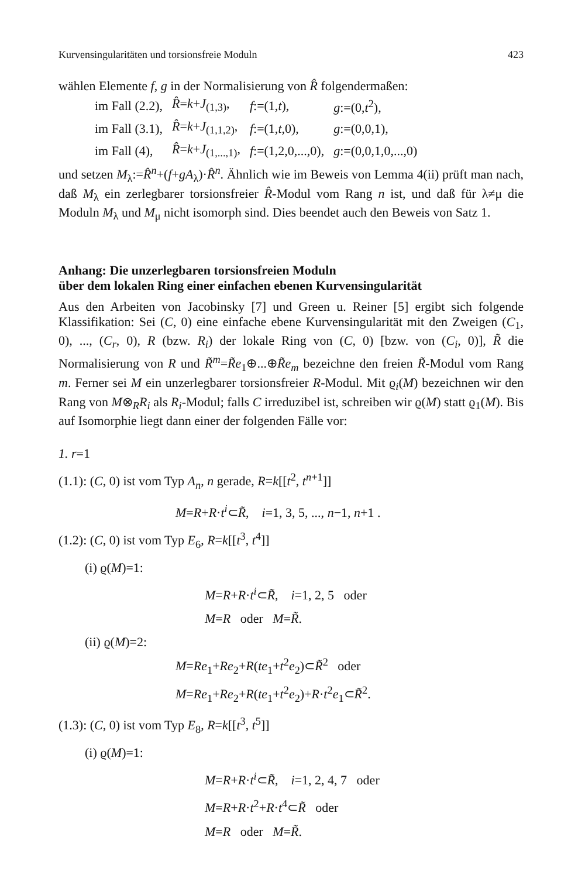Kurvensingularitäten und torsionsfreie Moduln 423
wählen Elemente f, g in der Normalisierung von R̂ folgendermaßen:
| im Fall (2.2), | R̂ = k + J<sub>(1,3)</sub>, | f :=(1, t ), | g :=(0, t<sup>2</sup>), |
| im Fall (3.1), | R̂ = k + J<sub>(1,1,2)</sub>, | f :=(1, t ,0), | g :=(0,0,1), |
| im Fall (4), | R̂ = k + J<sub>(1,...,1)</sub>, | f :=(1,2,0,...,0), | g :=(0,0,1,0,...,0) |
und setzen M<sub>λ</sub>:=R̂<sup>n</sup>+(f+gA<sub>λ</sub>)·R̂<sup>n</sup>. Ähnlich wie im Beweis von Lemma 4(ii) prüft man nach, daß M<sub>λ</sub> ein zerlegbarer torsionsfreier R̂-Modul vom Rang n ist, und daß für λ≠μ die Moduln M<sub>λ</sub> und M<sub>μ</sub> nicht isomorph sind. Dies beendet auch den Beweis von Satz 1.
Anhang: Die unzerlegbaren torsionsfreien Moduln
über dem lokalen Ring einer einfachen ebenen Kurvensingularität
Aus den Arbeiten von Jacobinsky [7] und Green u. Reiner [5] ergibt sich folgende Klassifikation: Sei (C, 0) eine einfache ebene Kurvensingularität mit den Zweigen (C<sub>1</sub>, 0), ..., (C<sub>r</sub>, 0), R (bzw. R<sub>i</sub>) der lokale Ring von (C, 0) [bzw. von (C<sub>i</sub>, 0)], R̃ die Normalisierung von R und R̃<sup>m</sup>=R̃e<sub>1</sub>⊕...⊕R̃e<sub>m</sub> bezeichne den freien R̃-Modul vom Rang m. Ferner sei M ein unzerlegbarer torsionsfreier R-Modul. Mit ϱ<sub>i</sub>(M) bezeichnen wir den Rang von M⊗<sub>R</sub>R<sub>i</sub> als R<sub>i</sub>-Modul; falls C irreduzibel ist, schreiben wir ϱ(M) statt ϱ<sub>1</sub>(M). Bis auf Isomorphie liegt dann einer der folgenden Fälle vor:
1. r=1
(1.1): (C, 0) ist vom Typ A<sub>n</sub>, n gerade, R=k[[t<sup>2</sup>, t<sup>n+1</sup>]]
M=R+R·t<sup>i</sup>⊂R̃, i=1, 3, 5, ..., n−1, n+1 .
(1.2): (C, 0) ist vom Typ E<sub>6</sub>, R=k[[t<sup>3</sup>, t<sup>4</sup>]]
(i) ϱ(M)=1:
M=R+R·t<sup>i</sup>⊂R̃, i=1, 2, 5 oder
M=R oder M=R̃.
(ii) ϱ(M)=2:
M=Re<sub>1</sub>+Re<sub>2</sub>+R(te<sub>1</sub>+t<sup>2</sup>e<sub>2</sub>)⊂R̃<sup>2</sup> oder
M=Re<sub>1</sub>+Re<sub>2</sub>+R(te<sub>1</sub>+t<sup>2</sup>e<sub>2</sub>)+R·t<sup>2</sup>e<sub>1</sub>⊂R̃<sup>2</sup>.
(1.3): (C, 0) ist vom Typ E<sub>8</sub>, R=k[[t<sup>3</sup>, t<sup>5</sup>]]
(i) ϱ(M)=1:
M=R+R·t<sup>i</sup>⊂R̃, i=1, 2, 4, 7 oder
M=R+R·t<sup>2</sup>+R·t<sup>4</sup>⊂R̃ oder
M=R oder M=R̃.